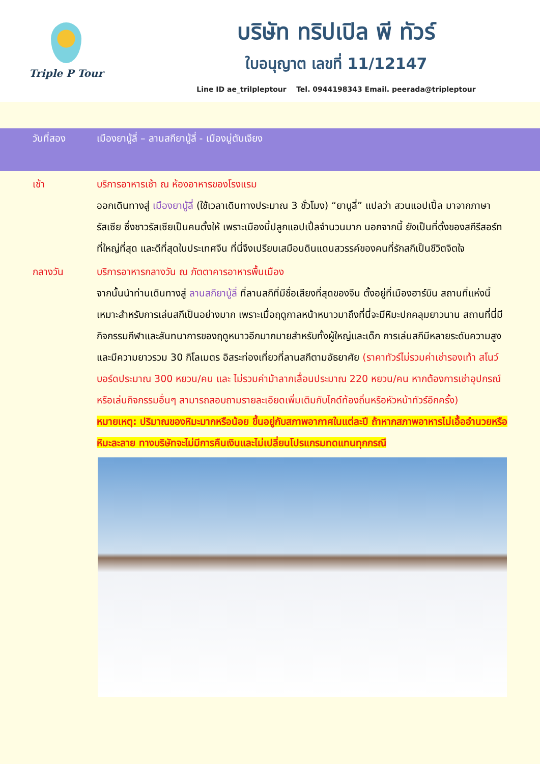Triple P Tour
บริษัท ทริปเปิล พี ทัวร์
ใบอนุญาต เลขที่ 11/12147
Line ID ae_trilpleptour Tel. 0944198343 Email. peerada@tripleptour
วันที่สอง เมืองยาบู้ลี่ – ลานสกียาบู้ลี่ - เมืองมู่ตันเจียง
เช้า บริการอาหารเช้า ณ ห้องอาหารของโรงแรม
ออกเดินทางสู่ เมืองยาบู้ลี่ (ใช้เวลาเดินทางประมาณ 3 ชั่วโมง) “ยาบูลี่” แปลว่า สวนแอปเปิ้ล มาจากภาษารัสเซีย ซึ่งชาวรัสเซียเป็นคนตั้งให้ เพราะเมืองนี้ปลูกแอปเปิ้ลจำนวนมาก นอกจากนี้ ยังเป็นที่ตั้งของสกีรีสอร์ทที่ใหญ่ที่สุด และดีที่สุดในประเทศจีน ที่นี่จึงเปรียบเสมือนดินแดนสวรรค์ของคนที่รักสกีเป็นชีวิตจิตใจ
กลางวัน บริการอาหารกลางวัน ณ ภัตตาคารอาหารพื้นเมือง
จากนั้นนำท่านเดินทางสู่ ลานสกียาบู้ลี่ ที่ลานสกีที่มีชื่อเสียงที่สุดของจีน ตั้งอยู่ที่เมืองฮาร์บิน สถานที่แห่งนี้เหมาะสำหรับการเล่นสกีเป็นอย่างมาก เพราะเมื่อฤดูกาลหน้าหนาวมาถึงที่นี่จะมีหิมะปกคลุมยาวนาน สถานที่นี่มีกิจกรรมกีฬาและสันทนาการของฤดูหนาวอีกมากมายสำหรับทั้งผู้ใหญ่และเด็ก การเล่นสกีมีหลายระดับความสูงและมีความยาวรวม 30 กิโลเมตร อิสระท่องเที่ยวที่ลานสกีตามอัธยาศัย (ราคาทัวร์ไม่รวมค่าเช่ารองเท้า สโนว์บอร์ดประมาณ 300 หยวน/คน และ ไม่รวมค่าม้าลากเลื่อนประมาณ 220 หยวน/คน หากต้องการเช่าอุปกรณ์หรือเล่นกิจกรรมอื่นๆ สามารถสอบถามรายละเอียดเพิ่มเติมกับไกด์ท้องถิ่นหรือหัวหน้าทัวร์อีกครั้ง)
หมายเหตุ: ปริมาณของหิมะมากหรือน้อย ขึ้นอยู่กับสภาพอากาศในแต่ละปี ถ้าหากสภาพอาหารไม่เอื้ออำนวยหรือหิมะละลาย ทางบริษัทจะไม่มีการคืนเงินและไม่เปลี่ยนโปรแกรมทดแทนทุกกรณี